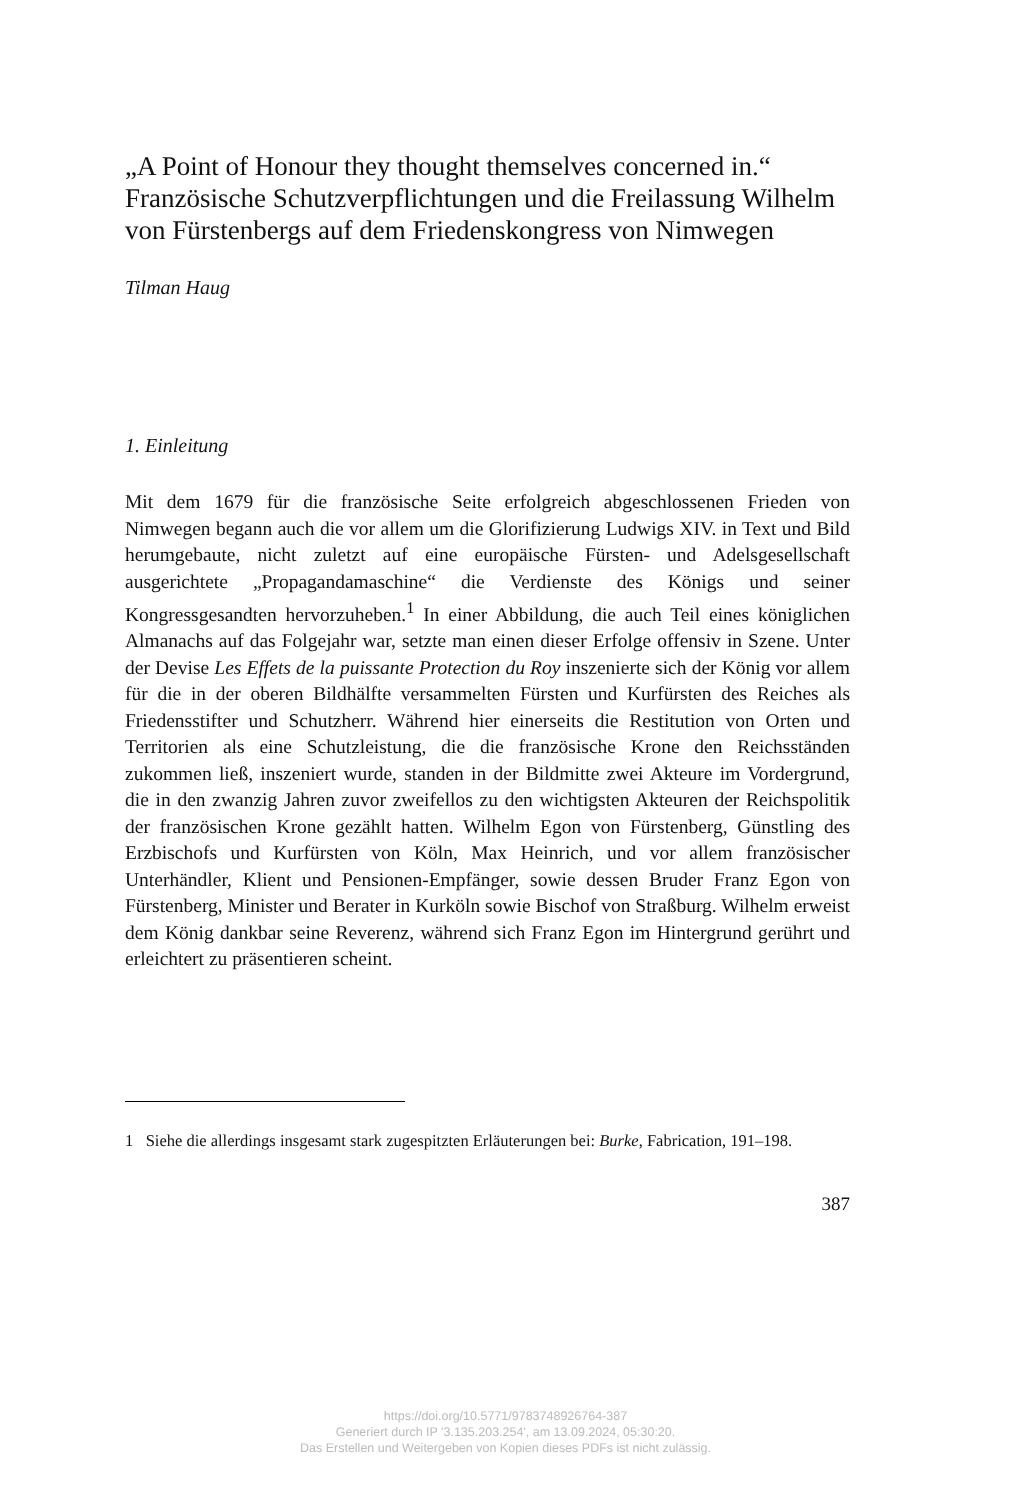„A Point of Honour they thought themselves concerned in.“ Französische Schutzverpflichtungen und die Freilassung Wilhelm von Fürstenbergs auf dem Friedenskongress von Nimwegen
Tilman Haug
1. Einleitung
Mit dem 1679 für die französische Seite erfolgreich abgeschlossenen Frieden von Nimwegen begann auch die vor allem um die Glorifizierung Ludwigs XIV. in Text und Bild herumgebaute, nicht zuletzt auf eine europäische Fürsten- und Adelsgesellschaft ausgerichtete „Propagandamaschine“ die Verdienste des Königs und seiner Kongressgesandten hervorzuheben.<sup>1</sup> In einer Abbildung, die auch Teil eines königlichen Almanachs auf das Folgejahr war, setzte man einen dieser Erfolge offensiv in Szene. Unter der Devise Les Effets de la puissante Protection du Roy inszenierte sich der König vor allem für die in der oberen Bildhälfte versammelten Fürsten und Kurfürsten des Reiches als Friedensstifter und Schutzherr. Während hier einerseits die Restitution von Orten und Territorien als eine Schutzleistung, die die französische Krone den Reichsständen zukommen ließ, inszeniert wurde, standen in der Bildmitte zwei Akteure im Vordergrund, die in den zwanzig Jahren zuvor zweifellos zu den wichtigsten Akteuren der Reichspolitik der französischen Krone gezählt hatten. Wilhelm Egon von Fürstenberg, Günstling des Erzbischofs und Kurfürsten von Köln, Max Heinrich, und vor allem französischer Unterhändler, Klient und Pensionen-Empfänger, sowie dessen Bruder Franz Egon von Fürstenberg, Minister und Berater in Kurköln sowie Bischof von Straßburg. Wilhelm erweist dem König dankbar seine Reverenz, während sich Franz Egon im Hintergrund gerührt und erleichtert zu präsentieren scheint.
1 Siehe die allerdings insgesamt stark zugespitzten Erläuterungen bei: Burke, Fabrication, 191–198.
387
https://doi.org/10.5771/9783748926764-387
Generiert durch IP '3.135.203.254', am 13.09.2024, 05:30:20.
Das Erstellen und Weitergeben von Kopien dieses PDFs ist nicht zulässig.